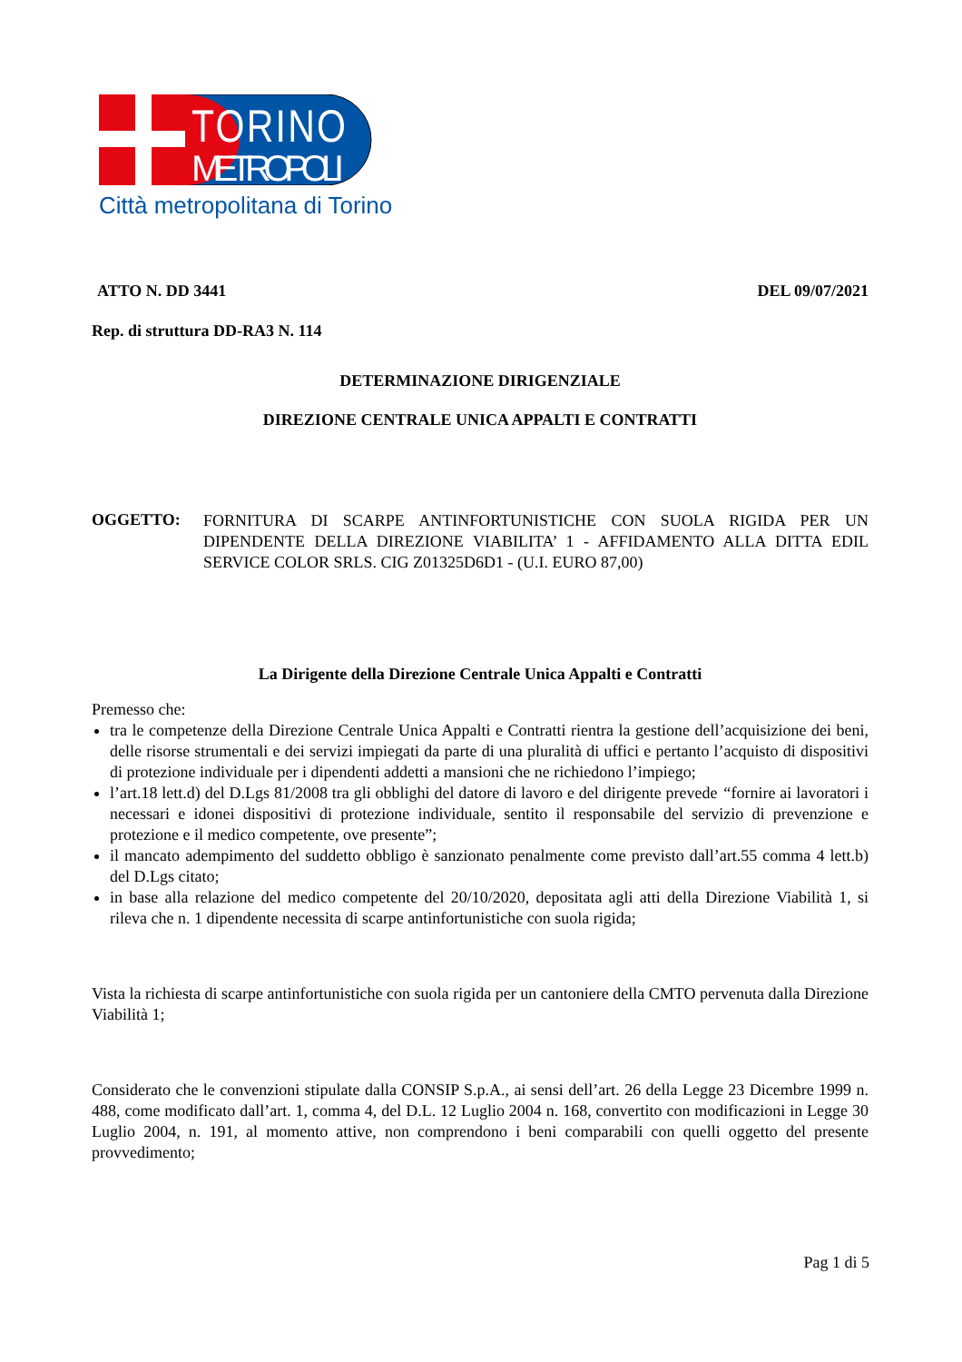TORINO
METROPOLI
Città metropolitana di Torino
ATTO N. DD 3441 DEL 09/07/2021
Rep. di struttura DD-RA3 N. 114
DETERMINAZIONE DIRIGENZIALE
DIREZIONE CENTRALE UNICA APPALTI E CONTRATTI
OGGETTO:
FORNITURA DI SCARPE ANTINFORTUNISTICHE CON SUOLA RIGIDA PER UN DIPENDENTE DELLA DIREZIONE VIABILITA’ 1 - AFFIDAMENTO ALLA DITTA EDIL SERVICE COLOR SRLS. CIG Z01325D6D1 - (U.I. EURO 87,00)
La Dirigente della Direzione Centrale Unica Appalti e Contratti
Premesso che:
tra le competenze della Direzione Centrale Unica Appalti e Contratti rientra la gestione dell’acquisizione dei beni, delle risorse strumentali e dei servizi impiegati da parte di una pluralità di uffici e pertanto l’acquisto di dispositivi di protezione individuale per i dipendenti addetti a mansioni che ne richiedono l’impiego;
l’art.18 lett.d) del D.Lgs 81/2008 tra gli obblighi del datore di lavoro e del dirigente prevede “fornire ai lavoratori i necessari e idonei dispositivi di protezione individuale, sentito il responsabile del servizio di prevenzione e protezione e il medico competente, ove presente”;
il mancato adempimento del suddetto obbligo è sanzionato penalmente come previsto dall’art.55 comma 4 lett.b) del D.Lgs citato;
in base alla relazione del medico competente del 20/10/2020, depositata agli atti della Direzione Viabilità 1, si rileva che n. 1 dipendente necessita di scarpe antinfortunistiche con suola rigida;
Vista la richiesta di scarpe antinfortunistiche con suola rigida per un cantoniere della CMTO pervenuta dalla Direzione Viabilità 1;
Considerato che le convenzioni stipulate dalla CONSIP S.p.A., ai sensi dell’art. 26 della Legge 23 Dicembre 1999 n. 488, come modificato dall’art. 1, comma 4, del D.L. 12 Luglio 2004 n. 168, convertito con modificazioni in Legge 30 Luglio 2004, n. 191, al momento attive, non comprendono i beni comparabili con quelli oggetto del presente provvedimento;
Pag 1 di 5